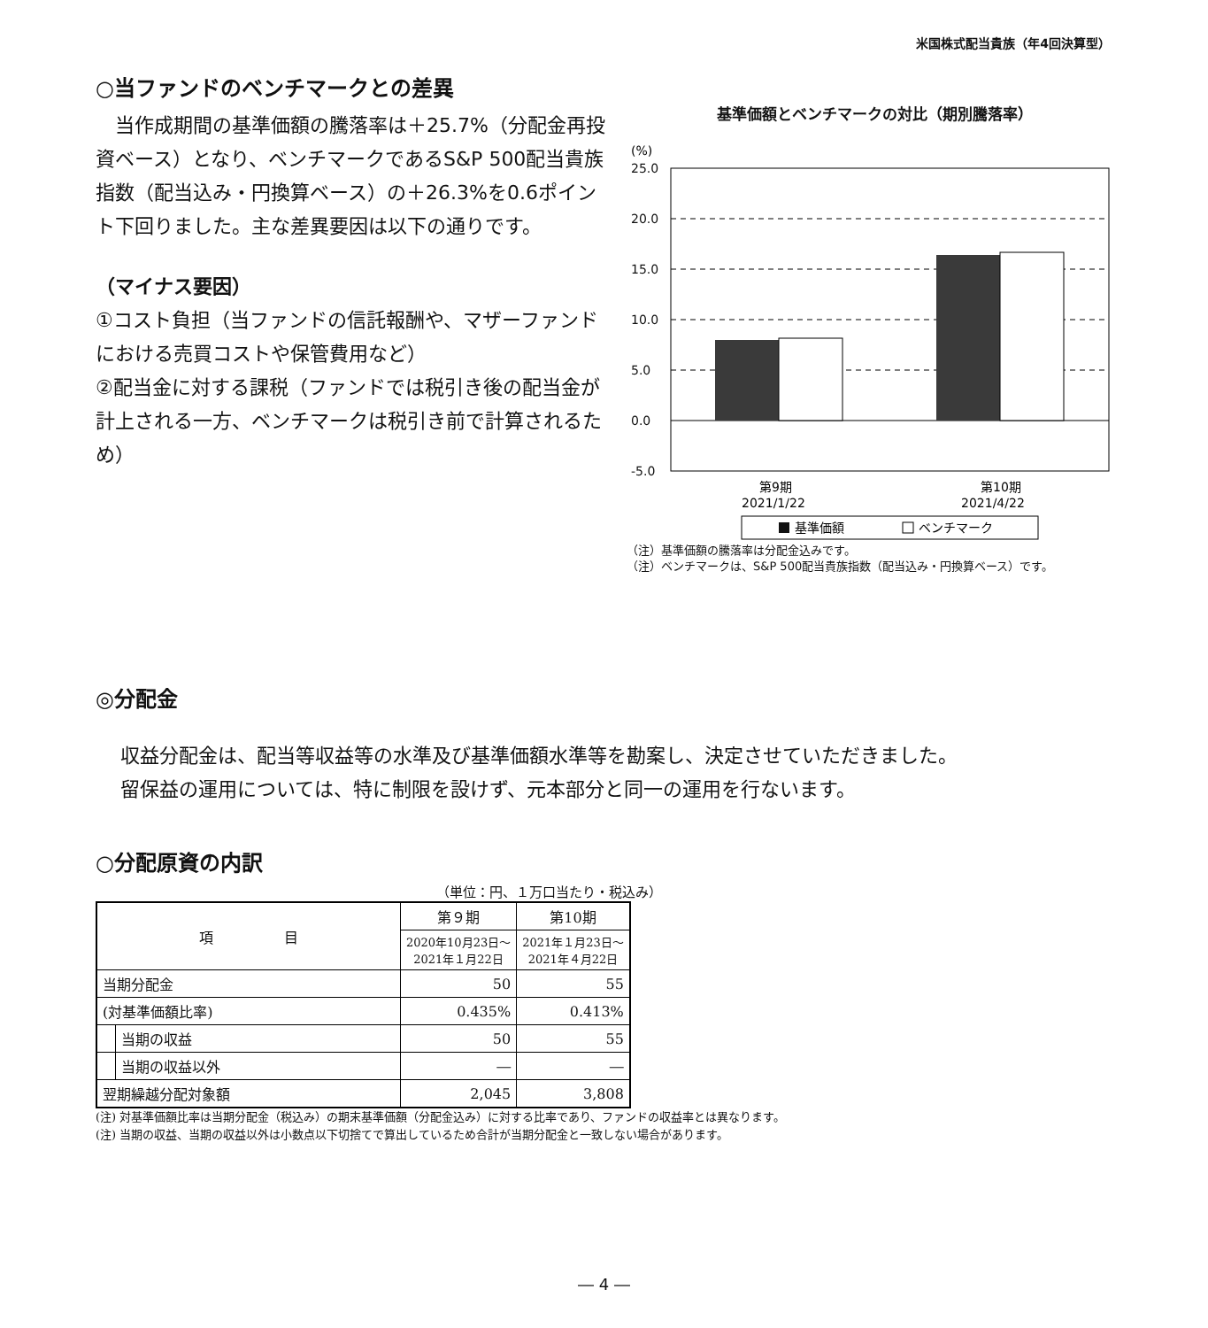米国株式配当貴族（年4回決算型）
○当ファンドのベンチマークとの差異
　当作成期間の基準価額の騰落率は＋25.7%（分配金再投資ベース）となり、ベンチマークであるS&P 500配当貴族指数（配当込み・円換算ベース）の＋26.3%を0.6ポイント下回りました。主な差異要因は以下の通りです。
（マイナス要因）
①コスト負担（当ファンドの信託報酬や、マザーファンドにおける売買コストや保管費用など）
②配当金に対する課税（ファンドでは税引き後の配当金が計上される一方、ベンチマークは税引き前で計算されるため）
基準価額とベンチマークの対比（期別騰落率）
(%)
25.0
20.0
15.0
10.0
5.0
0.0
-5.0
第9期
2021/1/22
第10期
2021/4/22
基準価額
ベンチマーク
（注）基準価額の騰落率は分配金込みです。
（注）ベンチマークは、S&P 500配当貴族指数（配当込み・円換算ベース）です。
◎分配金
収益分配金は、配当等収益等の水準及び基準価額水準等を勘案し、決定させていただきました。
留保益の運用については、特に制限を設けず、元本部分と同一の運用を行ないます。
○分配原資の内訳
（単位：円、１万口当たり・税込み）
| 項 目 | | 第９期 | 第10期 |
| --- | --- | --- | --- |
| | | 2020年10月23日～ 2021年１月22日 | 2021年１月23日～ 2021年４月22日 |
| 当期分配金 | | 50 | 55 |
| (対基準価額比率) | | 0.435% | 0.413% |
| | 当期の収益 | 50 | 55 |
| | 当期の収益以外 | ― | ― |
| 翌期繰越分配対象額 | | 2,045 | 3,808 |
(注) 対基準価額比率は当期分配金（税込み）の期末基準価額（分配金込み）に対する比率であり、ファンドの収益率とは異なります。
(注) 当期の収益、当期の収益以外は小数点以下切捨てで算出しているため合計が当期分配金と一致しない場合があります。
― 4 ―